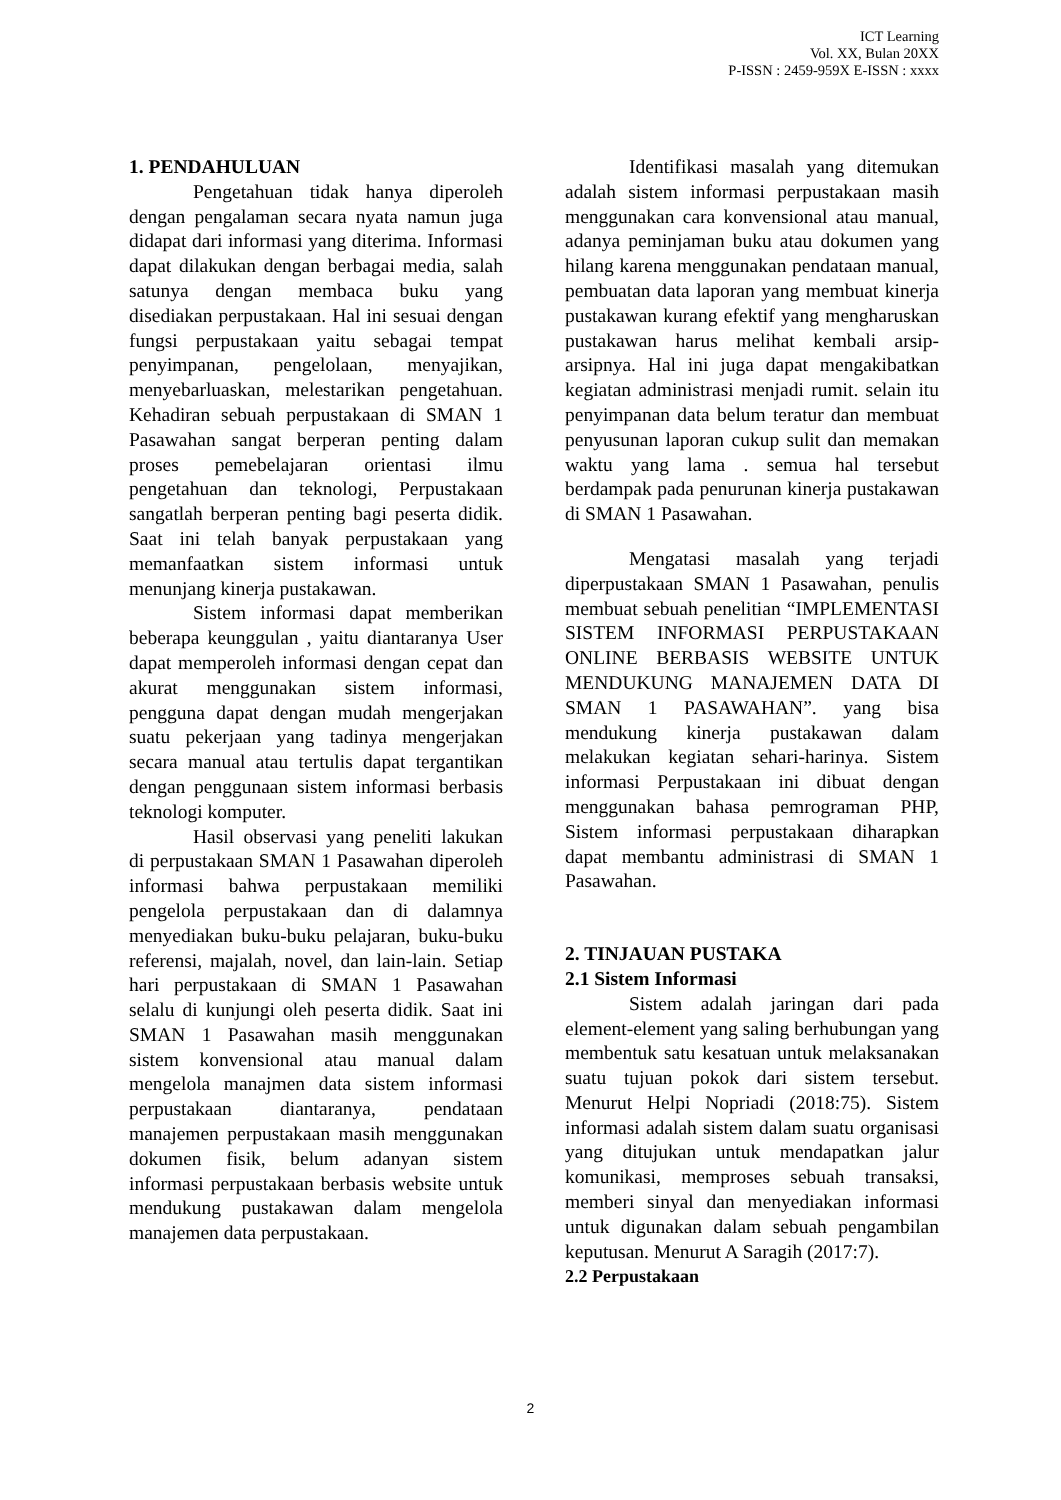ICT Learning
Vol. XX, Bulan 20XX
P-ISSN : 2459-959X E-ISSN : xxxx
1. PENDAHULUAN
Pengetahuan tidak hanya diperoleh dengan pengalaman secara nyata namun juga didapat dari informasi yang diterima. Informasi dapat dilakukan dengan berbagai media, salah satunya dengan membaca buku yang disediakan perpustakaan. Hal ini sesuai dengan fungsi perpustakaan yaitu sebagai tempat penyimpanan, pengelolaan, menyajikan, menyebarluaskan, melestarikan pengetahuan. Kehadiran sebuah perpustakaan di SMAN 1 Pasawahan sangat berperan penting dalam proses pemebelajaran orientasi ilmu pengetahuan dan teknologi, Perpustakaan sangatlah berperan penting bagi peserta didik. Saat ini telah banyak perpustakaan yang memanfaatkan sistem informasi untuk menunjang kinerja pustakawan.
Sistem informasi dapat memberikan beberapa keunggulan , yaitu diantaranya User dapat memperoleh informasi dengan cepat dan akurat menggunakan sistem informasi, pengguna dapat dengan mudah mengerjakan suatu pekerjaan yang tadinya mengerjakan secara manual atau tertulis dapat tergantikan dengan penggunaan sistem informasi berbasis teknologi komputer.
Hasil observasi yang peneliti lakukan di perpustakaan SMAN 1 Pasawahan diperoleh informasi bahwa perpustakaan memiliki pengelola perpustakaan dan di dalamnya menyediakan buku-buku pelajaran, buku-buku referensi, majalah, novel, dan lain-lain. Setiap hari perpustakaan di SMAN 1 Pasawahan selalu di kunjungi oleh peserta didik. Saat ini SMAN 1 Pasawahan masih menggunakan sistem konvensional atau manual dalam mengelola manajmen data sistem informasi perpustakaan diantaranya, pendataan manajemen perpustakaan masih menggunakan dokumen fisik, belum adanyan sistem informasi perpustakaan berbasis website untuk mendukung pustakawan dalam mengelola manajemen data perpustakaan.
Identifikasi masalah yang ditemukan adalah sistem informasi perpustakaan masih menggunakan cara konvensional atau manual, adanya peminjaman buku atau dokumen yang hilang karena menggunakan pendataan manual, pembuatan data laporan yang membuat kinerja pustakawan kurang efektif yang mengharuskan pustakawan harus melihat kembali arsip-arsipnya. Hal ini juga dapat mengakibatkan kegiatan administrasi menjadi rumit. selain itu penyimpanan data belum teratur dan membuat penyusunan laporan cukup sulit dan memakan waktu yang lama . semua hal tersebut berdampak pada penurunan kinerja pustakawan di SMAN 1 Pasawahan.
Mengatasi masalah yang terjadi diperpustakaan SMAN 1 Pasawahan, penulis membuat sebuah penelitian “IMPLEMENTASI SISTEM INFORMASI PERPUSTAKAAN ONLINE BERBASIS WEBSITE UNTUK MENDUKUNG MANAJEMEN DATA DI SMAN 1 PASAWAHAN”. yang bisa mendukung kinerja pustakawan dalam melakukan kegiatan sehari-harinya. Sistem informasi Perpustakaan ini dibuat dengan menggunakan bahasa pemrograman PHP, Sistem informasi perpustakaan diharapkan dapat membantu administrasi di SMAN 1 Pasawahan.
2. TINJAUAN PUSTAKA
2.1 Sistem Informasi
Sistem adalah jaringan dari pada element-element yang saling berhubungan yang membentuk satu kesatuan untuk melaksanakan suatu tujuan pokok dari sistem tersebut. Menurut Helpi Nopriadi (2018:75). Sistem informasi adalah sistem dalam suatu organisasi yang ditujukan untuk mendapatkan jalur komunikasi, memproses sebuah transaksi, memberi sinyal dan menyediakan informasi untuk digunakan dalam sebuah pengambilan keputusan. Menurut A Saragih (2017:7).
2.2 Perpustakaan
2